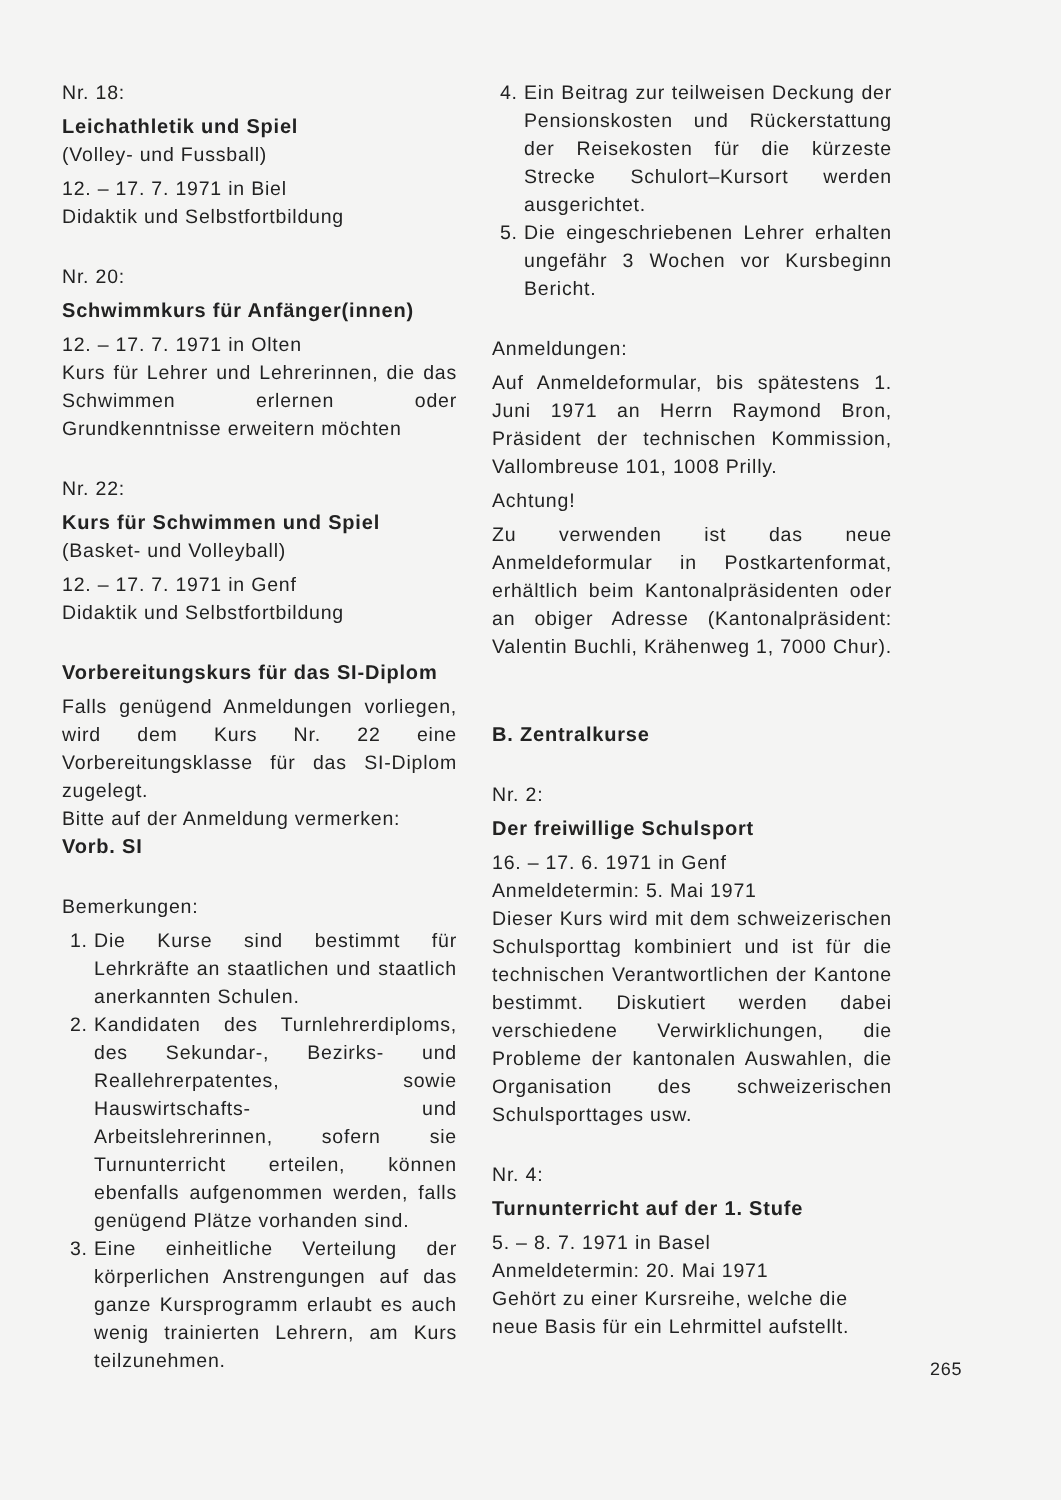Nr. 18:
Leichathletik und Spiel
(Volley- und Fussball)
12. – 17. 7. 1971 in Biel
Didaktik und Selbstfortbildung
Nr. 20:
Schwimmkurs für Anfänger(innen)
12. – 17. 7. 1971 in Olten
Kurs für Lehrer und Lehrerinnen, die das Schwimmen erlernen oder Grundkenntnisse erweitern möchten
Nr. 22:
Kurs für Schwimmen und Spiel
(Basket- und Volleyball)
12. – 17. 7. 1971 in Genf
Didaktik und Selbstfortbildung
Vorbereitungskurs für das SI-Diplom
Falls genügend Anmeldungen vorliegen, wird dem Kurs Nr. 22 eine Vorbereitungsklasse für das SI-Diplom zugelegt.
Bitte auf der Anmeldung vermerken:
Vorb. SI
Bemerkungen:
1. Die Kurse sind bestimmt für Lehrkräfte an staatlichen und staatlich anerkannten Schulen.
2. Kandidaten des Turnlehrerdiploms, des Sekundar-, Bezirks- und Reallehrerpatentes, sowie Hauswirtschafts- und Arbeitslehrerinnen, sofern sie Turnunterricht erteilen, können ebenfalls aufgenommen werden, falls genügend Plätze vorhanden sind.
3. Eine einheitliche Verteilung der körperlichen Anstrengungen auf das ganze Kursprogramm erlaubt es auch wenig trainierten Lehrern, am Kurs teilzunehmen.
4. Ein Beitrag zur teilweisen Deckung der Pensionskosten und Rückerstattung der Reisekosten für die kürzeste Strecke Schulort–Kursort werden ausgerichtet.
5. Die eingeschriebenen Lehrer erhalten ungefähr 3 Wochen vor Kursbeginn Bericht.
Anmeldungen:
Auf Anmeldeformular, bis spätestens 1. Juni 1971 an Herrn Raymond Bron, Präsident der technischen Kommission, Vallombreuse 101, 1008 Prilly.
Achtung!
Zu verwenden ist das neue Anmeldeformular in Postkartenformat, erhältlich beim Kantonalpräsidenten oder an obiger Adresse (Kantonalpräsident: Valentin Buchli, Krähenweg 1, 7000 Chur).
B. Zentralkurse
Nr. 2:
Der freiwillige Schulsport
16. – 17. 6. 1971 in Genf
Anmeldetermin: 5. Mai 1971
Dieser Kurs wird mit dem schweizerischen Schulsporttag kombiniert und ist für die technischen Verantwortlichen der Kantone bestimmt. Diskutiert werden dabei verschiedene Verwirklichungen, die Probleme der kantonalen Auswahlen, die Organisation des schweizerischen Schulsporttages usw.
Nr. 4:
Turnunterricht auf der 1. Stufe
5. – 8. 7. 1971 in Basel
Anmeldetermin: 20. Mai 1971
Gehört zu einer Kursreihe, welche die neue Basis für ein Lehrmittel aufstellt.
265